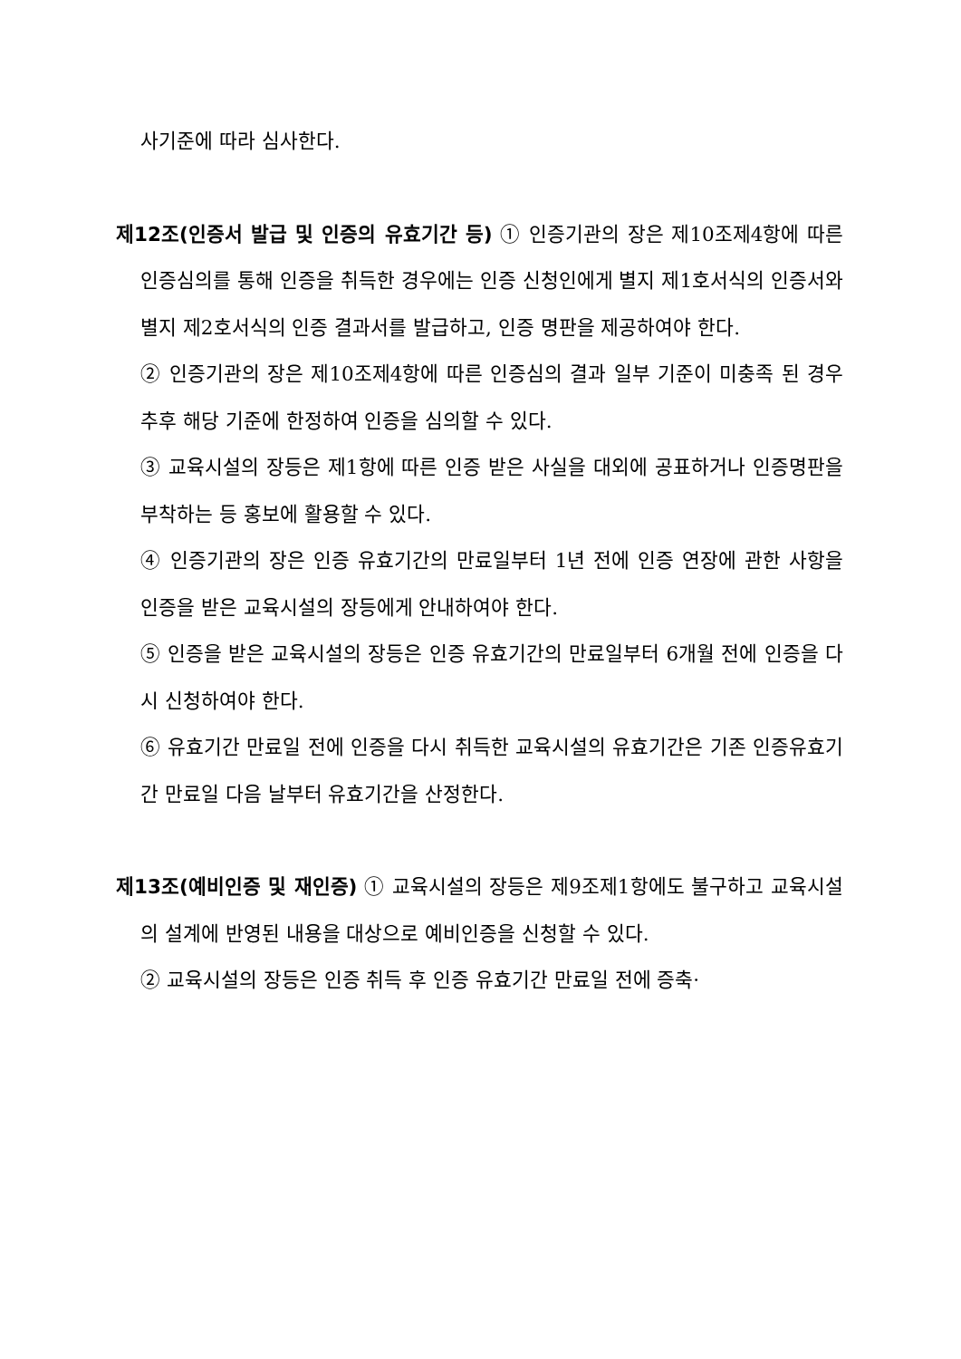사기준에 따라 심사한다.
제12조(인증서 발급 및 인증의 유효기간 등) ① 인증기관의 장은 제10조제4항에 따른 인증심의를 통해 인증을 취득한 경우에는 인증 신청인에게 별지 제1호서식의 인증서와 별지 제2호서식의 인증 결과서를 발급하고, 인증 명판을 제공하여야 한다.
② 인증기관의 장은 제10조제4항에 따른 인증심의 결과 일부 기준이 미충족 된 경우 추후 해당 기준에 한정하여 인증을 심의할 수 있다.
③ 교육시설의 장등은 제1항에 따른 인증 받은 사실을 대외에 공표하거나 인증명판을 부착하는 등 홍보에 활용할 수 있다.
④ 인증기관의 장은 인증 유효기간의 만료일부터 1년 전에 인증 연장에 관한 사항을 인증을 받은 교육시설의 장등에게 안내하여야 한다.
⑤ 인증을 받은 교육시설의 장등은 인증 유효기간의 만료일부터 6개월 전에 인증을 다시 신청하여야 한다.
⑥ 유효기간 만료일 전에 인증을 다시 취득한 교육시설의 유효기간은 기존 인증유효기간 만료일 다음 날부터 유효기간을 산정한다.
제13조(예비인증 및 재인증) ① 교육시설의 장등은 제9조제1항에도 불구하고 교육시설의 설계에 반영된 내용을 대상으로 예비인증을 신청할 수 있다.
② 교육시설의 장등은 인증 취득 후 인증 유효기간 만료일 전에 증축·